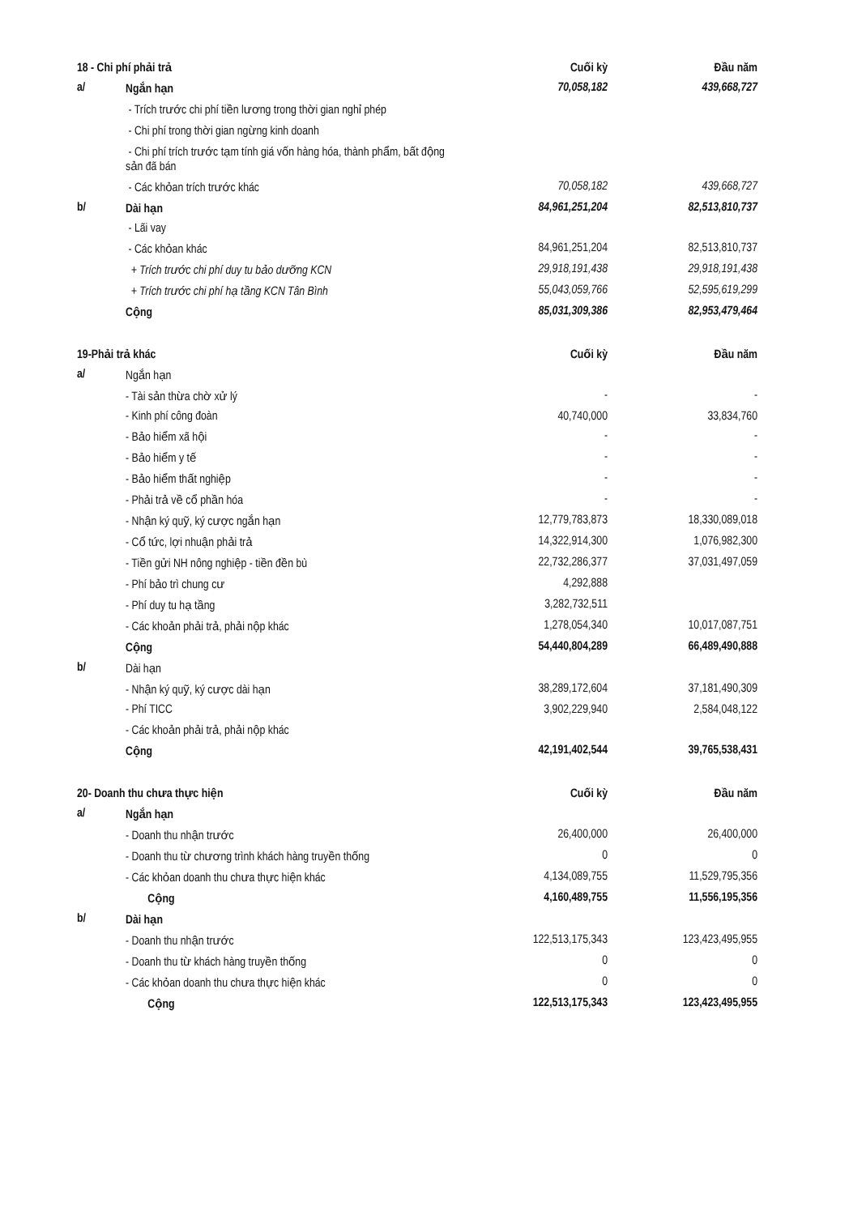| 18 - Chi phí phải trả | | Cuối kỳ | Đầu năm |
| a/ | Ngắn hạn | 70,058,182 | 439,668,727 |
| | - Trích trước chi phí tiền lương trong thời gian nghỉ phép | | |
| | - Chi phí trong thời gian ngừng kinh doanh | | |
| | - Chi phí trích trước tạm tính giá vốn hàng hóa, thành phẩm, bất động sản đã bán | | |
| | - Các khỏan trích trước khác | 70,058,182 | 439,668,727 |
| b/ | Dài hạn | 84,961,251,204 | 82,513,810,737 |
| | - Lãi vay | | |
| | - Các khỏan khác | 84,961,251,204 | 82,513,810,737 |
| | + Trích trước chi phí duy tu bảo dưỡng KCN | 29,918,191,438 | 29,918,191,438 |
| | + Trích trước chi phí hạ tầng KCN Tân Bình | 55,043,059,766 | 52,595,619,299 |
| | Cộng | 85,031,309,386 | 82,953,479,464 |
| 19-Phải trả khác | | Cuối kỳ | Đầu năm |
| a/ | Ngắn hạn | | |
| | - Tài sản thừa chờ xử lý | - | - |
| | - Kinh phí công đoàn | 40,740,000 | 33,834,760 |
| | - Bảo hiểm xã hội | - | - |
| | - Bảo hiểm y tế | - | - |
| | - Bảo hiểm thất nghiệp | - | - |
| | - Phải trả về cổ phần hóa | - | - |
| | - Nhận ký quỹ, ký cược ngắn hạn | 12,779,783,873 | 18,330,089,018 |
| | - Cổ tức, lợi nhuận phải trả | 14,322,914,300 | 1,076,982,300 |
| | - Tiền gửi NH nông nghiệp - tiền đền bù | 22,732,286,377 | 37,031,497,059 |
| | - Phí bảo trì chung cư | 4,292,888 | |
| | - Phí duy tu hạ tầng | 3,282,732,511 | |
| | - Các khoản phải trả, phải nộp khác | 1,278,054,340 | 10,017,087,751 |
| | Cộng | 54,440,804,289 | 66,489,490,888 |
| b/ | Dài hạn | | |
| | - Nhận ký quỹ, ký cược dài hạn | 38,289,172,604 | 37,181,490,309 |
| | - Phí TICC | 3,902,229,940 | 2,584,048,122 |
| | - Các khoản phải trả, phải nộp khác | | |
| | Cộng | 42,191,402,544 | 39,765,538,431 |
| 20- Doanh thu chưa thực hiện | | Cuối kỳ | Đầu năm |
| a/ | Ngắn hạn | | |
| | - Doanh thu nhận trước | 26,400,000 | 26,400,000 |
| | - Doanh thu từ chương trình khách hàng truyền thống | 0 | 0 |
| | - Các khỏan doanh thu chưa thực hiện khác | 4,134,089,755 | 11,529,795,356 |
| | Cộng | 4,160,489,755 | 11,556,195,356 |
| b/ | Dài hạn | | |
| | - Doanh thu nhận trước | 122,513,175,343 | 123,423,495,955 |
| | - Doanh thu từ khách hàng truyền thống | 0 | 0 |
| | - Các khỏan doanh thu chưa thực hiện khác | 0 | 0 |
| | Cộng | 122,513,175,343 | 123,423,495,955 |